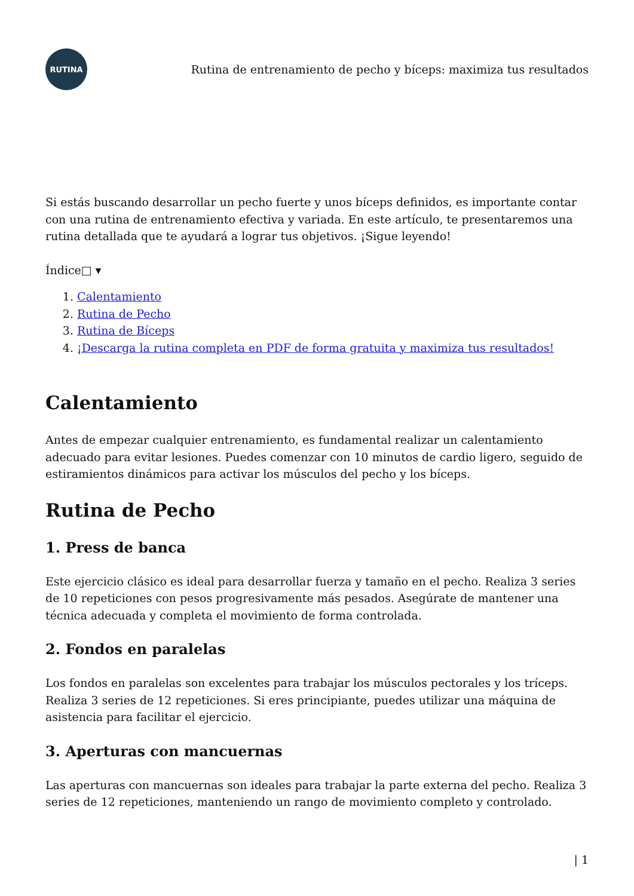RUTINA
Rutina de entrenamiento de pecho y bíceps: maximiza tus resultados
Si estás buscando desarrollar un pecho fuerte y unos bíceps definidos, es importante contar con una rutina de entrenamiento efectiva y variada. En este artículo, te presentaremos una rutina detallada que te ayudará a lograr tus objetivos. ¡Sigue leyendo!
Índice□ ▾
1. Calentamiento
2. Rutina de Pecho
3. Rutina de Bíceps
4. ¡Descarga la rutina completa en PDF de forma gratuita y maximiza tus resultados!
Calentamiento
Antes de empezar cualquier entrenamiento, es fundamental realizar un calentamiento adecuado para evitar lesiones. Puedes comenzar con 10 minutos de cardio ligero, seguido de estiramientos dinámicos para activar los músculos del pecho y los bíceps.
Rutina de Pecho
1. Press de banca
Este ejercicio clásico es ideal para desarrollar fuerza y tamaño en el pecho. Realiza 3 series de 10 repeticiones con pesos progresivamente más pesados. Asegúrate de mantener una técnica adecuada y completa el movimiento de forma controlada.
2. Fondos en paralelas
Los fondos en paralelas son excelentes para trabajar los músculos pectorales y los tríceps. Realiza 3 series de 12 repeticiones. Si eres principiante, puedes utilizar una máquina de asistencia para facilitar el ejercicio.
3. Aperturas con mancuernas
Las aperturas con mancuernas son ideales para trabajar la parte externa del pecho. Realiza 3 series de 12 repeticiones, manteniendo un rango de movimiento completo y controlado.
| 1